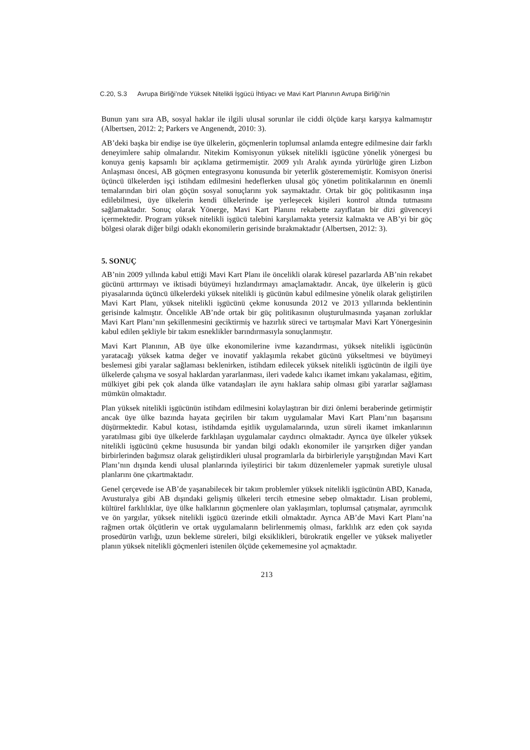C.20, S.3 Avrupa Birliği’nde Yüksek Nitelikli İşgücü İhtiyacı ve Mavi Kart Planının Avrupa Birliği’nin
Bunun yanı sıra AB, sosyal haklar ile ilgili ulusal sorunlar ile ciddi ölçüde karşı karşıya kalmamıştır (Albertsen, 2012: 2; Parkers ve Angenendt, 2010: 3).
AB’deki başka bir endişe ise üye ülkelerin, göçmenlerin toplumsal anlamda entegre edilmesine dair farklı deneyimlere sahip olmalarıdır. Nitekim Komisyonun yüksek nitelikli işgücüne yönelik yönergesi bu konuya geniş kapsamlı bir açıklama getirmemiştir. 2009 yılı Aralık ayında yürürlüğe giren Lizbon Anlaşması öncesi, AB göçmen entegrasyonu konusunda bir yeterlik gösterememiştir. Komisyon önerisi üçüncü ülkelerden işçi istihdam edilmesini hedeflerken ulusal göç yönetim politikalarının en önemli temalarından biri olan göçün sosyal sonuçlarını yok saymaktadır. Ortak bir göç politikasının inşa edilebilmesi, üye ülkelerin kendi ülkelerinde işe yerleşecek kişileri kontrol altında tutmasını sağlamaktadır. Sonuç olarak Yönerge, Mavi Kart Planını rekabette zayıflatan bir dizi güvenceyi içermektedir. Program yüksek nitelikli işgücü talebini karşılamakta yetersiz kalmakta ve AB’yi bir göç bölgesi olarak diğer bilgi odaklı ekonomilerin gerisinde bırakmaktadır (Albertsen, 2012: 3).
5. SONUÇ
AB’nin 2009 yıllında kabul ettiği Mavi Kart Planı ile öncelikli olarak küresel pazarlarda AB’nin rekabet gücünü arttırmayı ve iktisadi büyümeyi hızlandırmayı amaçlamaktadır. Ancak, üye ülkelerin iş gücü piyasalarında üçüncü ülkelerdeki yüksek nitelikli iş gücünün kabul edilmesine yönelik olarak geliştirilen Mavi Kart Planı, yüksek nitelikli işgücünü çekme konusunda 2012 ve 2013 yıllarında beklentinin gerisinde kalmıştır. Öncelikle AB’nde ortak bir güç politikasının oluşturulmasında yaşanan zorluklar Mavi Kart Planı’nın şekillenmesini geciktirmiş ve hazırlık süreci ve tartışmalar Mavi Kart Yönergesinin kabul edilen şekliyle bir takım esneklikler barındırmasıyla sonuçlanmıştır.
Mavi Kart Planının, AB üye ülke ekonomilerine ivme kazandırması, yüksek nitelikli işgücünün yaratacağı yüksek katma değer ve inovatif yaklaşımla rekabet gücünü yükseltmesi ve büyümeyi beslemesi gibi yaralar sağlaması beklenirken, istihdam edilecek yüksek nitelikli işgücünün de ilgili üye ülkelerde çalışma ve sosyal haklardan yararlanması, ileri vadede kalıcı ikamet imkanı yakalaması, eğitim, mülkiyet gibi pek çok alanda ülke vatandaşları ile aynı haklara sahip olması gibi yararlar sağlaması mümkün olmaktadır.
Plan yüksek nitelikli işgücünün istihdam edilmesini kolaylaştıran bir dizi önlemi beraberinde getirmiştir ancak üye ülke bazında hayata geçirilen bir takım uygulamalar Mavi Kart Planı’nın başarısını düşürmektedir. Kabul kotası, istihdamda eşitlik uygulamalarında, uzun süreli ikamet imkanlarının yaratılması gibi üye ülkelerde farklılaşan uygulamalar caydırıcı olmaktadır. Ayrıca üye ülkeler yüksek nitelikli işgücünü çekme hususunda bir yandan bilgi odaklı ekonomiler ile yarışırken diğer yandan birbirlerinden bağımsız olarak geliştirdikleri ulusal programlarla da birbirleriyle yarıştığından Mavi Kart Planı’nın dışında kendi ulusal planlarında iyileştirici bir takım düzenlemeler yapmak suretiyle ulusal planlarını öne çıkartmaktadır.
Genel çerçevede ise AB’de yaşanabilecek bir takım problemler yüksek nitelikli işgücünün ABD, Kanada, Avusturalya gibi AB dışındaki gelişmiş ülkeleri tercih etmesine sebep olmaktadır. Lisan problemi, kültürel farklılıklar, üye ülke halklarının göçmenlere olan yaklaşımları, toplumsal çatışmalar, ayrımcılık ve ön yargılar, yüksek nitelikli işgücü üzerinde etkili olmaktadır. Ayrıca AB’de Mavi Kart Planı’na rağmen ortak ölçütlerin ve ortak uygulamaların belirlenmemiş olması, farklılık arz eden çok sayıda prosedürün varlığı, uzun bekleme süreleri, bilgi eksiklikleri, bürokratik engeller ve yüksek maliyetler planın yüksek nitelikli göçmenleri istenilen ölçüde çekememesine yol açmaktadır.
213